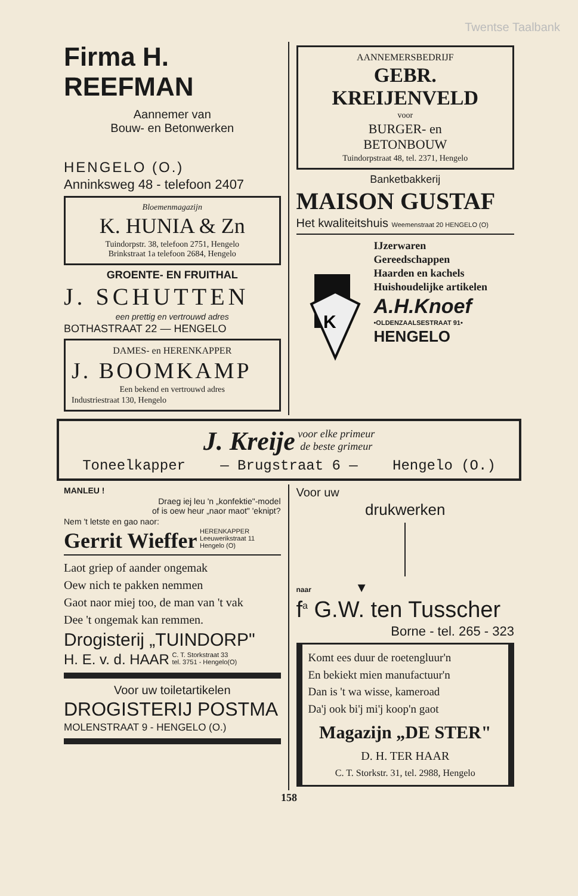Twentse Taalbank
Firma H. REEFMAN
Aannemer van
Bouw- en Betonwerken
HENGELO (O.)
Anninksweg 48 - telefoon 2407
Bloemenmagazijn
K. HUNIA & Zn
Tuindorpstr. 38, telefoon 2751, Hengelo
Brinkstraat 1a telefoon 2684, Hengelo
GROENTE- EN FRUITHAL
J. SCHUTTEN
een prettig en vertrouwd adres
BOTHASTRAAT 22 — HENGELO
DAMES- en HERENKAPPER
J. BOOMKAMP
Een bekend en vertrouwd adres
Industriestraat 130, Hengelo
AANNEMERSBEDRIJF
GEBR. KREIJENVELD
voor
BURGER- en
BETONBOUW
Tuindorpstraat 48, tel. 2371, Hengelo
Banketbakkerij
MAISON GUSTAF
Het kwaliteitshuis Weemenstraat 20 HENGELO (O)
K
IJzerwaren
Gereedschappen
Haarden en kachels
Huishoudelijke artikelen
A.H.Knoef
•OLDENZAALSESTRAAT 91•
HENGELO
J. Kreije voor elke primeur
de beste grimeur
Toneelkapper — Brugstraat 6 — Hengelo (O.)
MANLEU !
Draeg iej leu 'n „konfektie"-model
of is oew heur „naor maot" 'eknipt?
Nem 't letste en gao naor:
Gerrit Wieffer HERENKAPPER
Leeuwerikstraat 11
Hengelo (O)
Laot griep of aander ongemak
Oew nich te pakken nemmen
Gaot naor miej too, de man van 't vak
Dee 't ongemak kan remmen.
Drogisterij „TUINDORP"
H. E. v. d. HAAR C. T. Storkstraat 33
tel. 3751 - Hengelo(O)
Voor uw toiletartikelen
DROGISTERIJ POSTMA
MOLENSTRAAT 9 - HENGELO (O.)
Voor uw
drukwerken
naar ▼
f<sup>a</sup> G.W. ten Tusscher
Borne - tel. 265 - 323
Komt ees duur de roetengluur'n
En bekiekt mien manufactuur'n
Dan is 't wa wisse, kameroad
Da'j ook bi'j mi'j koop'n gaot
Magazijn „DE STER"
D. H. TER HAAR
C. T. Storkstr. 31, tel. 2988, Hengelo
158